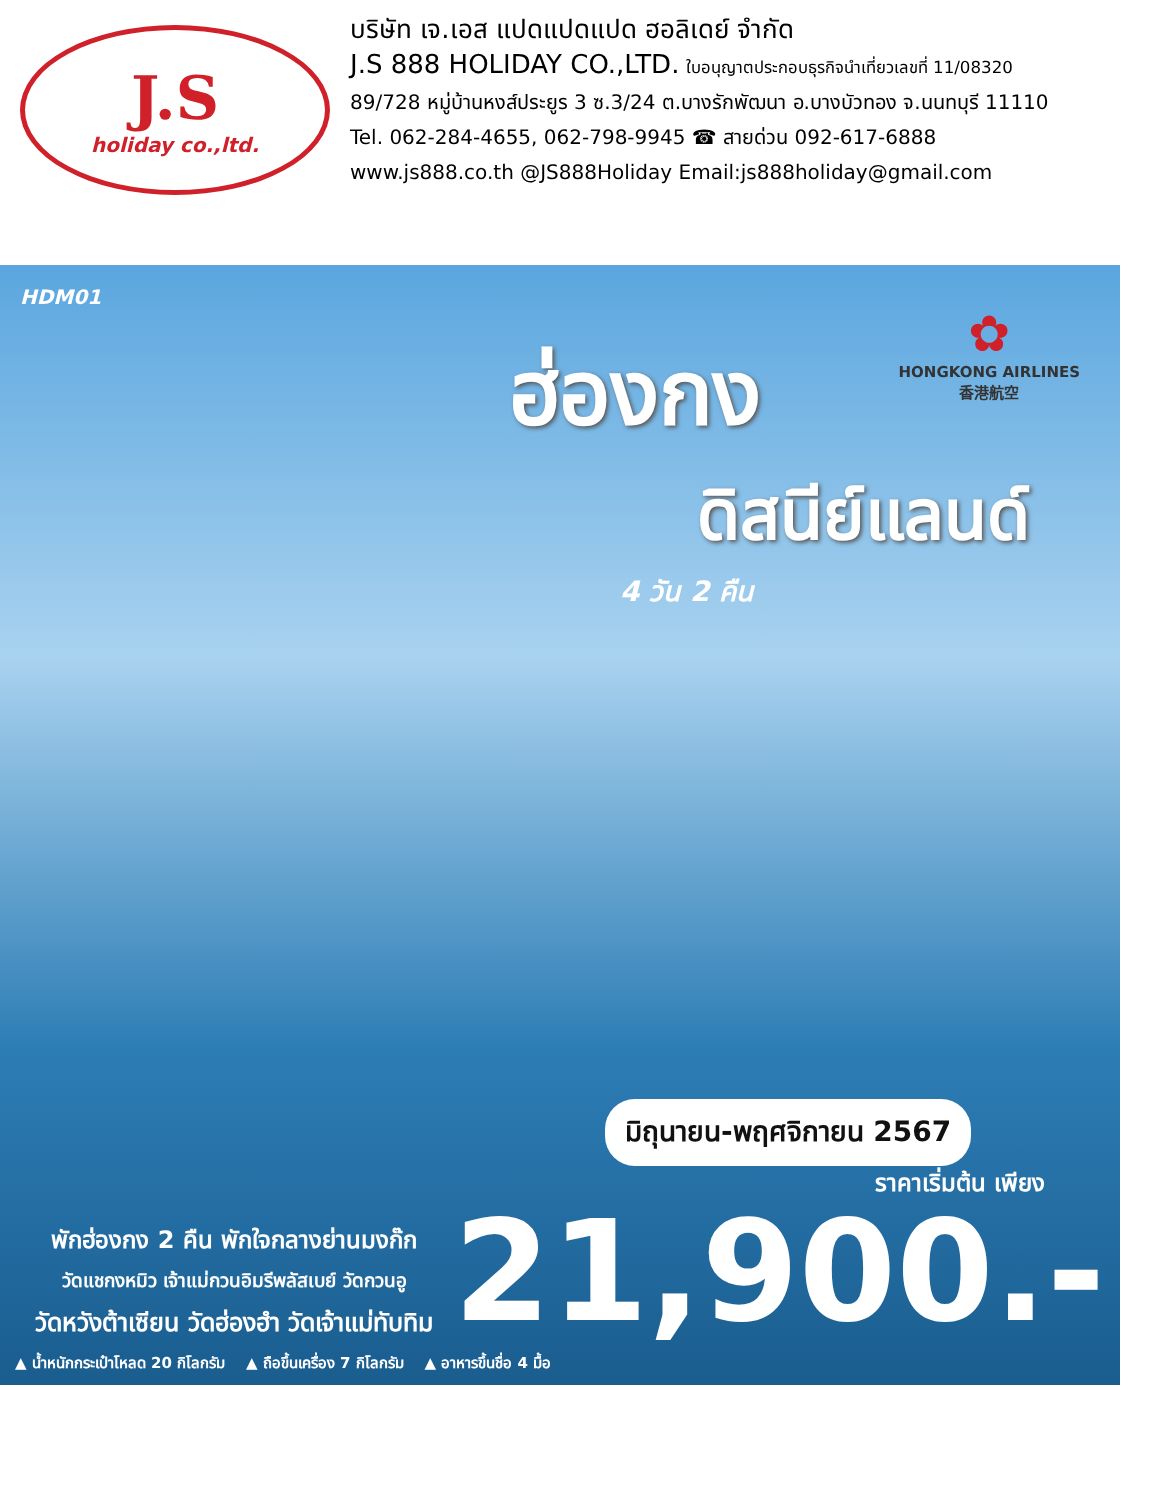J.S
holiday co.,ltd.
บริษัท เจ.เอส แปดแปดแปด ฮอลิเดย์ จำกัด
J.S 888 HOLIDAY CO.,LTD. ใบอนุญาตประกอบธุรกิจนำเที่ยวเลขที่ 11/08320
89/728 หมู่บ้านหงส์ประยูร 3 ซ.3/24 ต.บางรักพัฒนา อ.บางบัวทอง จ.นนทบุรี 11110
Tel. 062-284-4655, 062-798-9945 ☎ สายด่วน 092-617-6888
www.js888.co.th @JS888Holiday Email:js888holiday@gmail.com
HDM01
✿
HONGKONG AIRLINES
香港航空
ฮ่องกง
ดิสนีย์แลนด์
4 วัน 2 คืน
มิถุนายน-พฤศจิกายน 2567
พักฮ่องกง 2 คืน พักใจกลางย่านมงก๊ก
วัดแชกงหมิว เจ้าแม่กวนอิมรีพลัสเบย์ วัดกวนอู
วัดหวังต้าเซียน วัดฮ่องฮำ วัดเจ้าแม่ทับทิม
ราคาเริ่มต้น เพียง
21,900.-
▲ น้ำหนักกระเป๋าโหลด 20 กิโลกรัม ▲ ถือขึ้นเครื่อง 7 กิโลกรัม ▲ อาหารขึ้นชื่อ 4 มื้อ